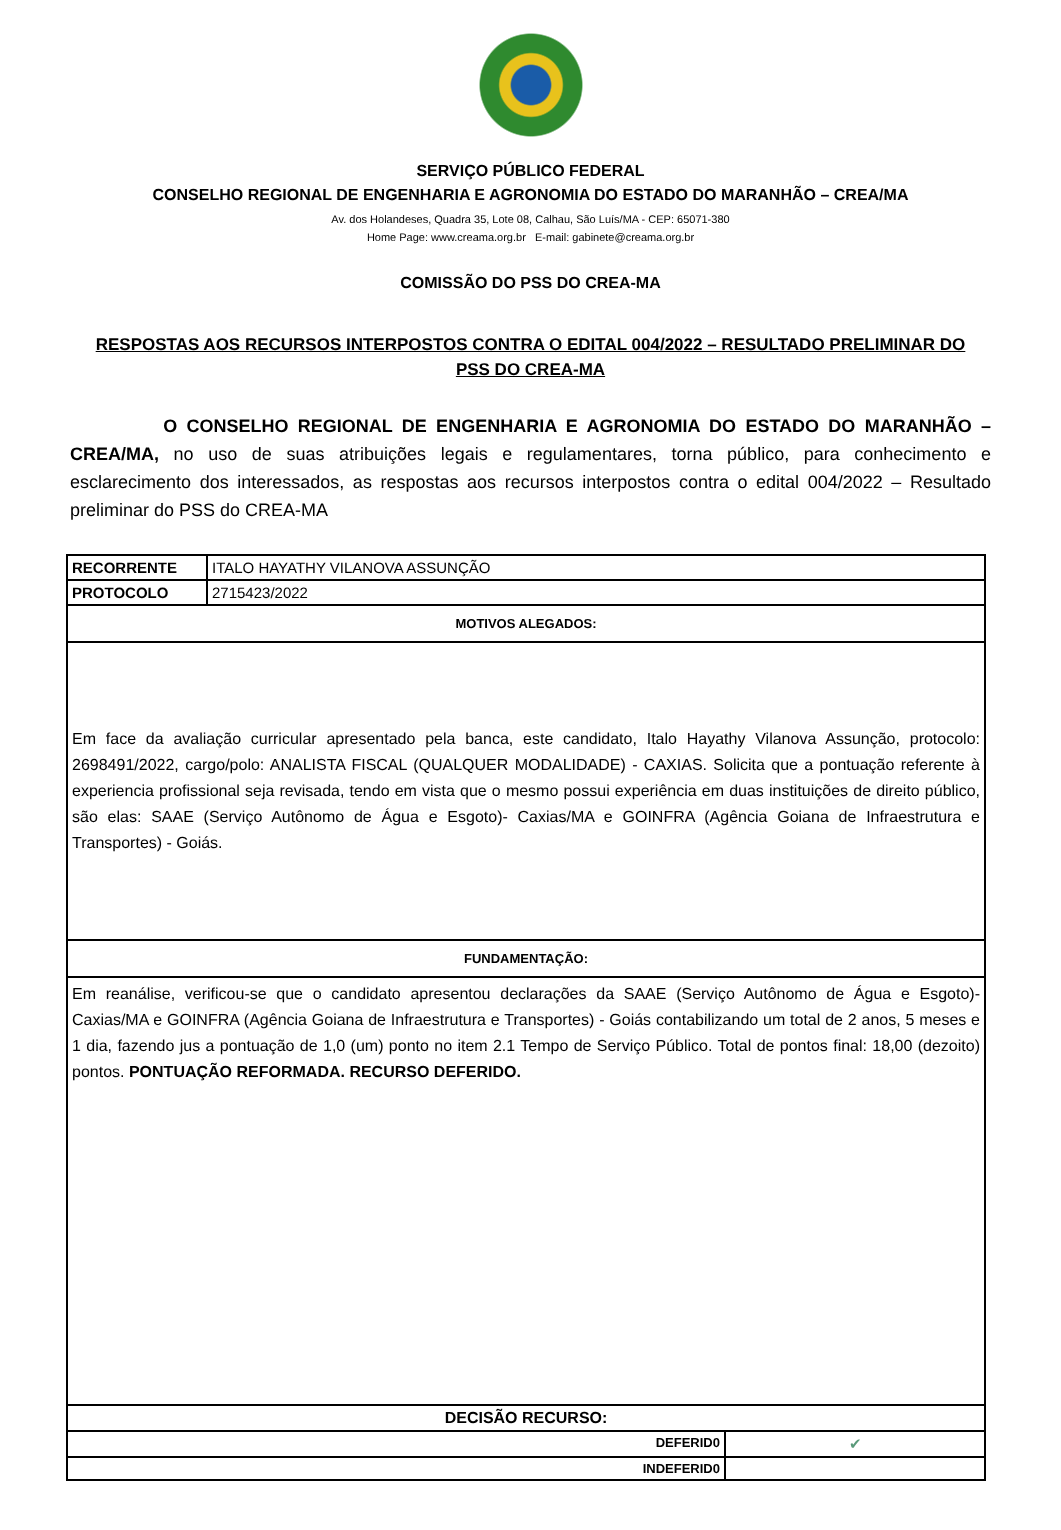SERVIÇO PÚBLICO FEDERAL
CONSELHO REGIONAL DE ENGENHARIA E AGRONOMIA DO ESTADO DO MARANHÃO – CREA/MA
Av. dos Holandeses, Quadra 35, Lote 08, Calhau, São Luís/MA - CEP: 65071-380
Home Page: www.creama.org.br E-mail: gabinete@creama.org.br
COMISSÃO DO PSS DO CREA-MA
RESPOSTAS AOS RECURSOS INTERPOSTOS CONTRA O EDITAL 004/2022 – RESULTADO PRELIMINAR DO PSS DO CREA-MA
O CONSELHO REGIONAL DE ENGENHARIA E AGRONOMIA DO ESTADO DO MARANHÃO – CREA/MA, no uso de suas atribuições legais e regulamentares, torna público, para conhecimento e esclarecimento dos interessados, as respostas aos recursos interpostos contra o edital 004/2022 – Resultado preliminar do PSS do CREA-MA
| RECORRENTE | ITALO HAYATHY VILANOVA ASSUNÇÃO | |
| PROTOCOLO | 2715423/2022 | |
| MOTIVOS ALEGADOS: | | |
| Em face da avaliação curricular apresentado pela banca, este candidato, Italo Hayathy Vilanova Assunção, protocolo: 2698491/2022, cargo/polo: ANALISTA FISCAL (QUALQUER MODALIDADE) - CAXIAS. Solicita que a pontuação referente à experiencia profissional seja revisada, tendo em vista que o mesmo possui experiência em duas instituições de direito público, são elas: SAAE (Serviço Autônomo de Água e Esgoto)- Caxias/MA e GOINFRA (Agência Goiana de Infraestrutura e Transportes) - Goiás. | | |
| FUNDAMENTAÇÃO: | | |
| Em reanálise, verificou-se que o candidato apresentou declarações da SAAE (Serviço Autônomo de Água e Esgoto)- Caxias/MA e GOINFRA (Agência Goiana de Infraestrutura e Transportes) - Goiás contabilizando um total de 2 anos, 5 meses e 1 dia, fazendo jus a pontuação de 1,0 (um) ponto no item 2.1 Tempo de Serviço Público. Total de pontos final: 18,00 (dezoito) pontos. PONTUAÇÃO REFORMADA. RECURSO DEFERIDO. | | |
| DECISÃO RECURSO: | | |
| DEFERID0 | | ✔ |
| INDEFERID0 | | |